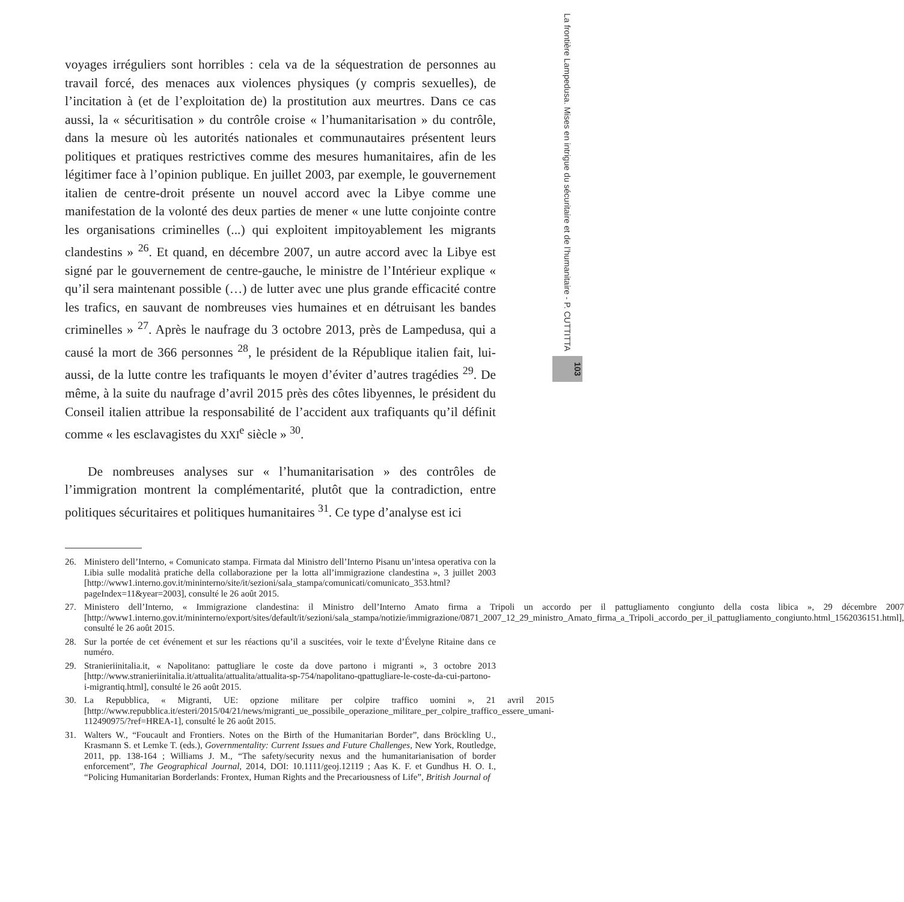voyages irréguliers sont horribles : cela va de la séquestration de personnes au travail forcé, des menaces aux violences physiques (y compris sexuelles), de l’incitation à (et de l’exploitation de) la prostitution aux meurtres. Dans ce cas aussi, la « sécuritisation » du contrôle croise « l’humanitarisation » du contrôle, dans la mesure où les autorités nationales et communautaires présentent leurs politiques et pratiques restrictives comme des mesures humanitaires, afin de les légitimer face à l’opinion publique. En juillet 2003, par exemple, le gouvernement italien de centre-droit présente un nouvel accord avec la Libye comme une manifestation de la volonté des deux parties de mener « une lutte conjointe contre les organisations criminelles (...) qui exploitent impitoyablement les migrants clandestins » <sup>26</sup>. Et quand, en décembre 2007, un autre accord avec la Libye est signé par le gouvernement de centre-gauche, le ministre de l’Intérieur explique « qu’il sera maintenant possible (…) de lutter avec une plus grande efficacité contre les trafics, en sauvant de nombreuses vies humaines et en détruisant les bandes criminelles » <sup>27</sup>. Après le naufrage du 3 octobre 2013, près de Lampedusa, qui a causé la mort de 366 personnes <sup>28</sup>, le président de la République italien fait, lui-aussi, de la lutte contre les trafiquants le moyen d’éviter d’autres tragédies <sup>29</sup>. De même, à la suite du naufrage d’avril 2015 près des côtes libyennes, le président du Conseil italien attribue la responsabilité de l’accident aux trafiquants qu’il définit comme « les esclavagistes du XXI<sup>e</sup> siècle » <sup>30</sup>.
De nombreuses analyses sur « l’humanitarisation » des contrôles de l’immigration montrent la complémentarité, plutôt que la contradiction, entre politiques sécuritaires et politiques humanitaires <sup>31</sup>. Ce type d’analyse est ici
26. Ministero dell’Interno, « Comunicato stampa. Firmata dal Ministro dell’Interno Pisanu un’intesa operativa con la Libia sulle modalità pratiche della collaborazione per la lotta all’immigrazione clandestina », 3 juillet 2003 [http://www1.interno.gov.it/mininterno/site/it/sezioni/sala_stampa/comunicati/comunicato_353.html?pageIndex=11&year=2003], consulté le 26 août 2015.
27. Ministero dell’Interno, « Immigrazione clandestina: il Ministro dell’Interno Amato firma a Tripoli un accordo per il pattugliamento congiunto della costa libica », 29 décembre 2007 [http://www1.interno.gov.it/mininterno/export/sites/default/it/sezioni/sala_stampa/notizie/immigrazione/0871_2007_12_29_ministro_Amato_firma_a_Tripoli_accordo_per_il_pattugliamento_congiunto.html_1562036151.html], consulté le 26 août 2015.
28. Sur la portée de cet événement et sur les réactions qu’il a suscitées, voir le texte d’Évelyne Ritaine dans ce numéro.
29. Stranieriinitalia.it, « Napolitano: pattugliare le coste da dove partono i migranti », 3 octobre 2013 [http://www.stranieriinitalia.it/attualita/attualita/attualita-sp-754/napolitano-qpattugliare-le-coste-da-cui-partono-i-migrantiq.html], consulté le 26 août 2015.
30. La Repubblica, « Migranti, UE: opzione militare per colpire traffico uomini », 21 avril 2015 [http://www.repubblica.it/esteri/2015/04/21/news/migranti_ue_possibile_operazione_militare_per_colpire_traffico_essere_umani-112490975/?ref=HREA-1], consulté le 26 août 2015.
31. Walters W., “Foucault and Frontiers. Notes on the Birth of the Humanitarian Border”, dans Bröckling U., Krasmann S. et Lemke T. (eds.), Governmentality: Current Issues and Future Challenges, New York, Routledge, 2011, pp. 138-164 ; Williams J. M., “The safety/security nexus and the humanitarianisation of border enforcement”, The Geographical Journal, 2014, DOI: 10.1111/geoj.12119 ; Aas K. F. et Gundhus H. O. I., “Policing Humanitarian Borderlands: Frontex, Human Rights and the Precariousness of Life”, British Journal of
La frontière Lampedusa. Mises en intrigue du sécuritaire et de l’humanitaire - P. CUTTITTA
103